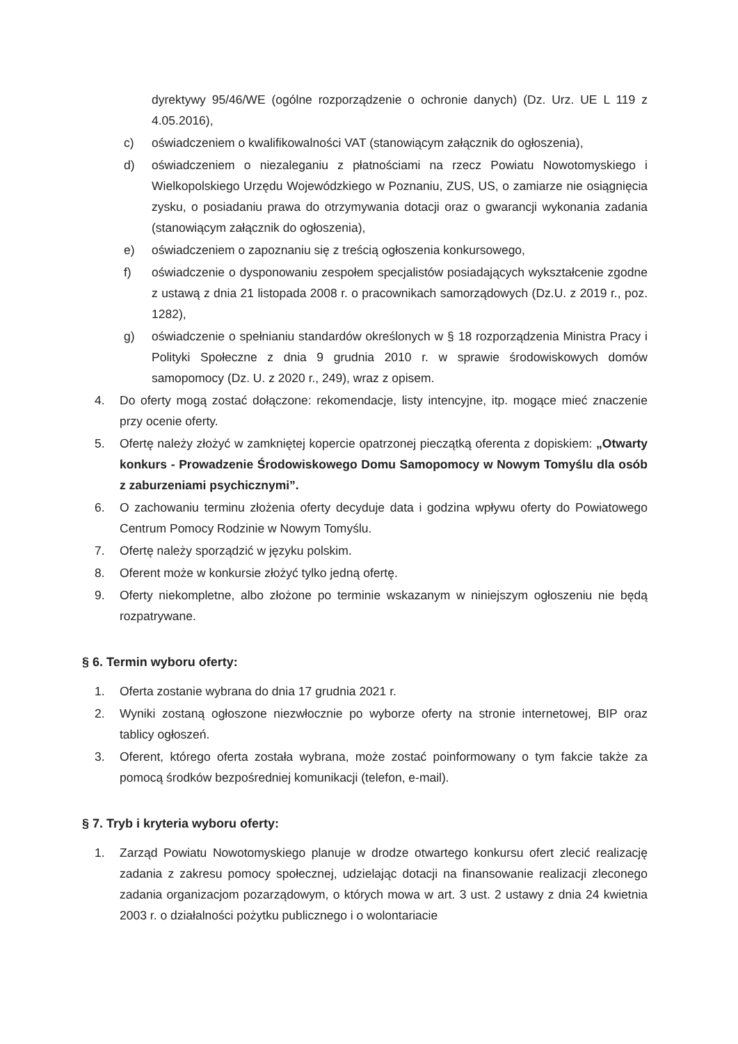dyrektywy 95/46/WE (ogólne rozporządzenie o ochronie danych) (Dz. Urz. UE L 119 z 4.05.2016),
c) oświadczeniem o kwalifikowalności VAT (stanowiącym załącznik do ogłoszenia),
d) oświadczeniem o niezaleganiu z płatnościami na rzecz Powiatu Nowotomyskiego i Wielkopolskiego Urzędu Wojewódzkiego w Poznaniu, ZUS, US, o zamiarze nie osiągnięcia zysku, o posiadaniu prawa do otrzymywania dotacji oraz o gwarancji wykonania zadania (stanowiącym załącznik do ogłoszenia),
e) oświadczeniem o zapoznaniu się z treścią ogłoszenia konkursowego,
f) oświadczenie o dysponowaniu zespołem specjalistów posiadających wykształcenie zgodne z ustawą z dnia 21 listopada 2008 r. o pracownikach samorządowych (Dz.U. z 2019 r., poz. 1282),
g) oświadczenie o spełnianiu standardów określonych w § 18 rozporządzenia Ministra Pracy i Polityki Społeczne z dnia 9 grudnia 2010 r. w sprawie środowiskowych domów samopomocy (Dz. U. z 2020 r., 249), wraz z opisem.
4. Do oferty mogą zostać dołączone: rekomendacje, listy intencyjne, itp. mogące mieć znaczenie przy ocenie oferty.
5. Ofertę należy złożyć w zamkniętej kopercie opatrzonej pieczątką oferenta z dopiskiem: „Otwarty konkurs - Prowadzenie Środowiskowego Domu Samopomocy w Nowym Tomyślu dla osób z zaburzeniami psychicznymi”.
6. O zachowaniu terminu złożenia oferty decyduje data i godzina wpływu oferty do Powiatowego Centrum Pomocy Rodzinie w Nowym Tomyślu.
7. Ofertę należy sporządzić w języku polskim.
8. Oferent może w konkursie złożyć tylko jedną ofertę.
9. Oferty niekompletne, albo złożone po terminie wskazanym w niniejszym ogłoszeniu nie będą rozpatrywane.
§ 6. Termin wyboru oferty:
1. Oferta zostanie wybrana do dnia 17 grudnia 2021 r.
2. Wyniki zostaną ogłoszone niezwłocznie po wyborze oferty na stronie internetowej, BIP oraz tablicy ogłoszeń.
3. Oferent, którego oferta została wybrana, może zostać poinformowany o tym fakcie także za pomocą środków bezpośredniej komunikacji (telefon, e-mail).
§ 7. Tryb i kryteria wyboru oferty:
1. Zarząd Powiatu Nowotomyskiego planuje w drodze otwartego konkursu ofert zlecić realizację zadania z zakresu pomocy społecznej, udzielając dotacji na finansowanie realizacji zleconego zadania organizacjom pozarządowym, o których mowa w art. 3 ust. 2 ustawy z dnia 24 kwietnia 2003 r. o działalności pożytku publicznego i o wolontariacie